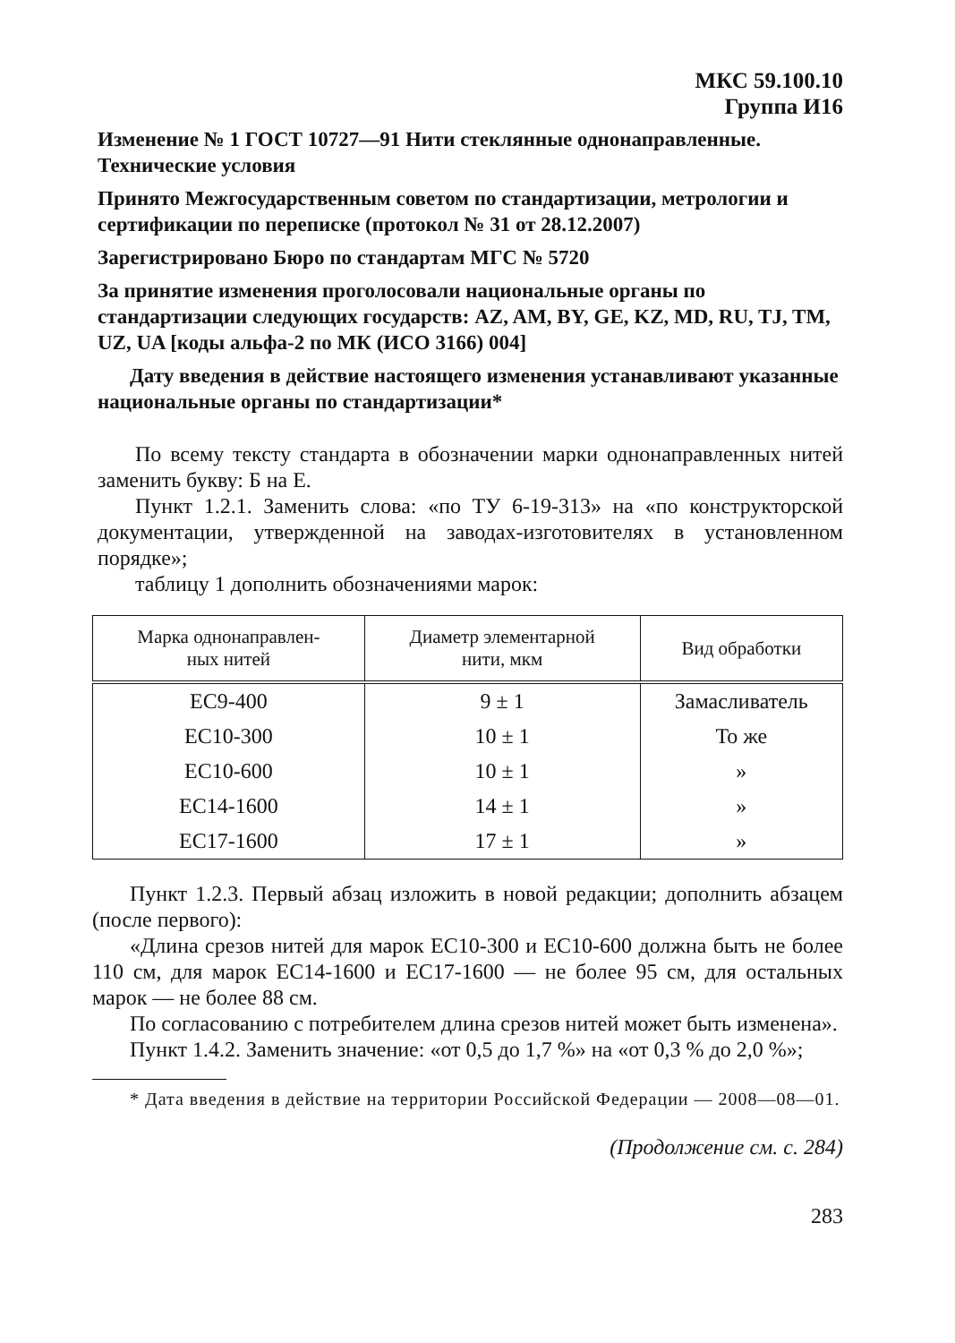МКС 59.100.10
Группа И16
Изменение № 1 ГОСТ 10727—91 Нити стеклянные однонаправленные. Технические условия
Принято Межгосударственным советом по стандартизации, метрологии и сертификации по переписке (протокол № 31 от 28.12.2007)
Зарегистрировано Бюро по стандартам МГС № 5720
За принятие изменения проголосовали национальные органы по стандартизации следующих государств: AZ, AM, BY, GE, KZ, MD, RU, TJ, TM, UZ, UA [коды альфа-2 по МК (ИСО 3166) 004]
Дату введения в действие настоящего изменения устанавливают указанные национальные органы по стандартизации*
По всему тексту стандарта в обозначении марки однонаправленных нитей заменить букву: Б на Е.
Пункт 1.2.1. Заменить слова: «по ТУ 6-19-313» на «по конструкторской документации, утвержденной на заводах-изготовителях в установленном порядке»;
таблицу 1 дополнить обозначениями марок:
| Марка однонаправлен- ных нитей | Диаметр элементарной нити, мкм | Вид обработки |
| --- | --- | --- |
| ЕС9-400 | 9 ± 1 | Замасливатель |
| ЕС10-300 | 10 ± 1 | То же |
| ЕС10-600 | 10 ± 1 | » |
| ЕС14-1600 | 14 ± 1 | » |
| ЕС17-1600 | 17 ± 1 | » |
Пункт 1.2.3. Первый абзац изложить в новой редакции; дополнить абзацем (после первого):
«Длина срезов нитей для марок ЕС10-300 и ЕС10-600 должна быть не более 110 см, для марок ЕС14-1600 и ЕС17-1600 — не более 95 см, для остальных марок — не более 88 см.
По согласованию с потребителем длина срезов нитей может быть изменена».
Пункт 1.4.2. Заменить значение: «от 0,5 до 1,7 %» на «от 0,3 % до 2,0 %»;
* Дата введения в действие на территории Российской Федерации — 2008—08—01.
(Продолжение см. с. 284)
283